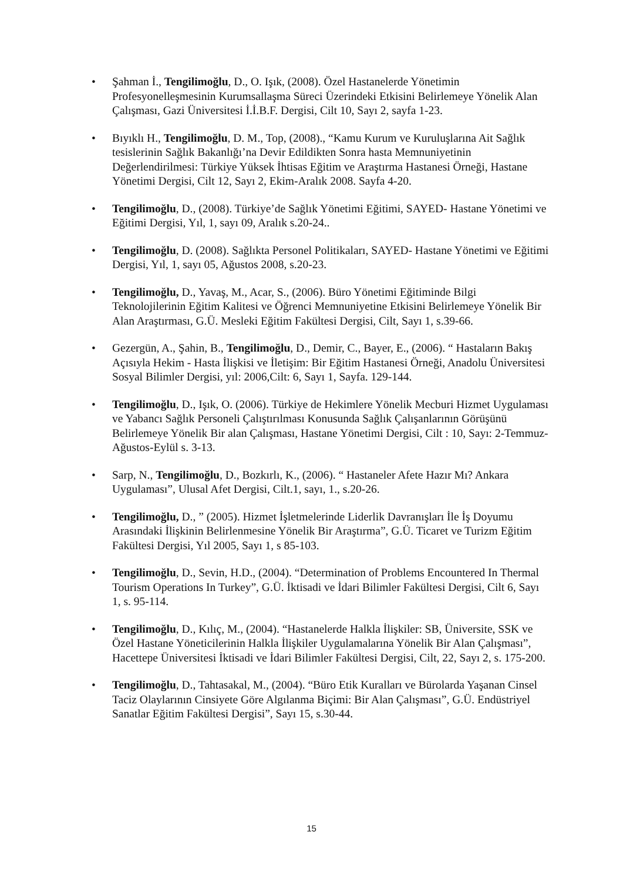• Şahman İ., Tengilimoğlu, D., O. Işık, (2008). Özel Hastanelerde Yönetimin Profesyonelleşmesinin Kurumsallaşma Süreci Üzerindeki Etkisini Belirlemeye Yönelik Alan Çalışması, Gazi Üniversitesi İ.İ.B.F. Dergisi, Cilt 10, Sayı 2, sayfa 1-23.
• Bıyıklı H., Tengilimoğlu, D. M., Top, (2008)., “Kamu Kurum ve Kuruluşlarına Ait Sağlık tesislerinin Sağlık Bakanlığı’na Devir Edildikten Sonra hasta Memnuniyetinin Değerlendirilmesi: Türkiye Yüksek İhtisas Eğitim ve Araştırma Hastanesi Örneği, Hastane Yönetimi Dergisi, Cilt 12, Sayı 2, Ekim-Aralık 2008. Sayfa 4-20.
• Tengilimoğlu, D., (2008). Türkiye’de Sağlık Yönetimi Eğitimi, SAYED- Hastane Yönetimi ve Eğitimi Dergisi, Yıl, 1, sayı 09, Aralık s.20-24..
• Tengilimoğlu, D. (2008). Sağlıkta Personel Politikaları, SAYED- Hastane Yönetimi ve Eğitimi Dergisi, Yıl, 1, sayı 05, Ağustos 2008, s.20-23.
• Tengilimoğlu, D., Yavaş, M., Acar, S., (2006). Büro Yönetimi Eğitiminde Bilgi Teknolojilerinin Eğitim Kalitesi ve Öğrenci Memnuniyetine Etkisini Belirlemeye Yönelik Bir Alan Araştırması, G.Ü. Mesleki Eğitim Fakültesi Dergisi, Cilt, Sayı 1, s.39-66.
• Gezergün, A., Şahin, B., Tengilimoğlu, D., Demir, C., Bayer, E., (2006). “ Hastaların Bakış Açısıyla Hekim - Hasta İlişkisi ve İletişim: Bir Eğitim Hastanesi Örneği, Anadolu Üniversitesi Sosyal Bilimler Dergisi, yıl: 2006,Cilt: 6, Sayı 1, Sayfa. 129-144.
• Tengilimoğlu, D., Işık, O. (2006). Türkiye de Hekimlere Yönelik Mecburi Hizmet Uygulaması ve Yabancı Sağlık Personeli Çalıştırılması Konusunda Sağlık Çalışanlarının Görüşünü Belirlemeye Yönelik Bir alan Çalışması, Hastane Yönetimi Dergisi, Cilt : 10, Sayı: 2-Temmuz-Ağustos-Eylül s. 3-13.
• Sarp, N., Tengilimoğlu, D., Bozkırlı, K., (2006). “ Hastaneler Afete Hazır Mı? Ankara Uygulaması”, Ulusal Afet Dergisi, Cilt.1, sayı, 1., s.20-26.
• Tengilimoğlu, D., ” (2005). Hizmet İşletmelerinde Liderlik Davranışları İle İş Doyumu Arasındaki İlişkinin Belirlenmesine Yönelik Bir Araştırma”, G.Ü. Ticaret ve Turizm Eğitim Fakültesi Dergisi, Yıl 2005, Sayı 1, s 85-103.
• Tengilimoğlu, D., Sevin, H.D., (2004). “Determination of Problems Encountered In Thermal Tourism Operations In Turkey”, G.Ü. İktisadi ve İdari Bilimler Fakültesi Dergisi, Cilt 6, Sayı 1, s. 95-114.
• Tengilimoğlu, D., Kılıç, M., (2004). “Hastanelerde Halkla İlişkiler: SB, Üniversite, SSK ve Özel Hastane Yöneticilerinin Halkla İlişkiler Uygulamalarına Yönelik Bir Alan Çalışması”, Hacettepe Üniversitesi İktisadi ve İdari Bilimler Fakültesi Dergisi, Cilt, 22, Sayı 2, s. 175-200.
• Tengilimoğlu, D., Tahtasakal, M., (2004). “Büro Etik Kuralları ve Bürolarda Yaşanan Cinsel Taciz Olaylarının Cinsiyete Göre Algılanma Biçimi: Bir Alan Çalışması”, G.Ü. Endüstriyel Sanatlar Eğitim Fakültesi Dergisi”, Sayı 15, s.30-44.
15